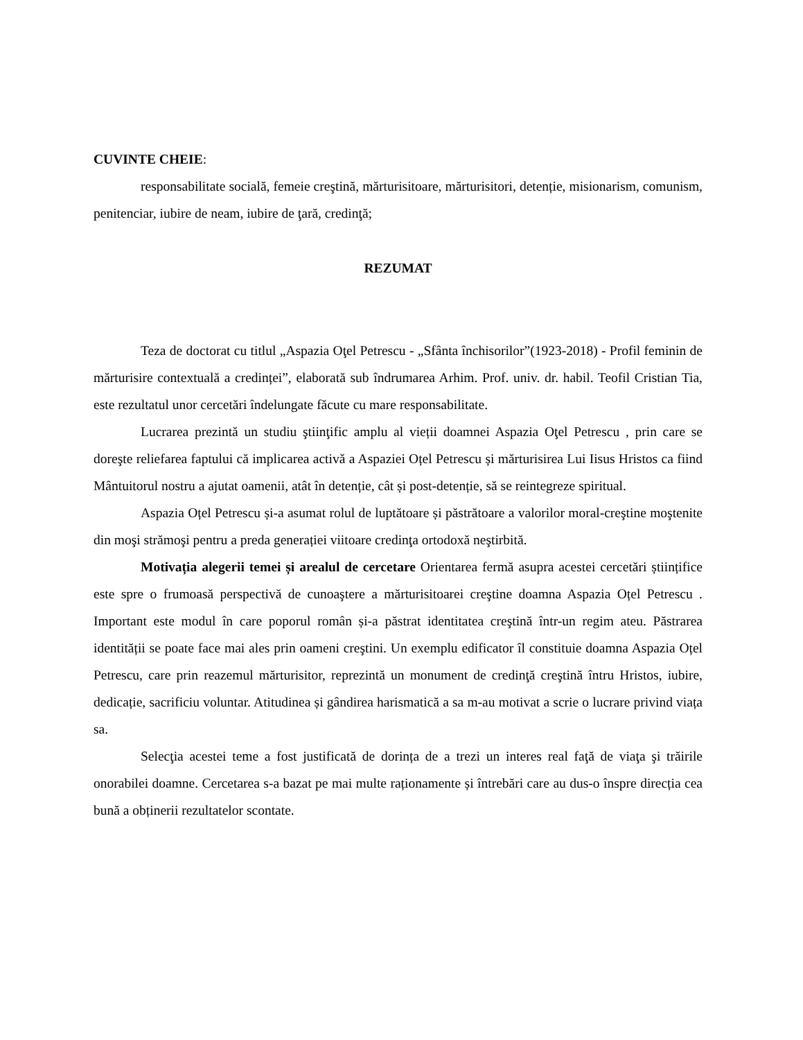CUVINTE CHEIE:
responsabilitate socială, femeie creştină, mărturisitoare, mărturisitori, detenție, misionarism, comunism, penitenciar, iubire de neam, iubire de ţară, credinţă;
REZUMAT
Teza de doctorat cu titlul „Aspazia Oţel Petrescu - „Sfânta închisorilor”(1923-2018) - Profil feminin de mărturisire contextuală a credinței”, elaborată sub îndrumarea Arhim. Prof. univ. dr. habil. Teofil Cristian Tia, este rezultatul unor cercetări îndelungate făcute cu mare responsabilitate.
Lucrarea prezintă un studiu ştiinţific amplu al vieții doamnei Aspazia Oţel Petrescu , prin care se doreşte reliefarea faptului că implicarea activă a Aspaziei Oțel Petrescu și mărturisirea Lui Iisus Hristos ca fiind Mântuitorul nostru a ajutat oamenii, atât în detenție, cât și post-detenție, să se reintegreze spiritual.
Aspazia Oțel Petrescu și-a asumat rolul de luptătoare și păstrătoare a valorilor moral-creştine moştenite din moşi strămoşi pentru a preda generației viitoare credinţa ortodoxă neştirbită.
Motivația alegerii temei și arealul de cercetare Orientarea fermă asupra acestei cercetări științifice este spre o frumoasă perspectivă de cunoaştere a mărturisitoarei creştine doamna Aspazia Oțel Petrescu . Important este modul în care poporul român și-a păstrat identitatea creştină într-un regim ateu. Păstrarea identității se poate face mai ales prin oameni creştini. Un exemplu edificator îl constituie doamna Aspazia Oțel Petrescu, care prin reazemul mărturisitor, reprezintă un monument de credinţă creştină întru Hristos, iubire, dedicație, sacrificiu voluntar. Atitudinea și gândirea harismatică a sa m-au motivat a scrie o lucrare privind viața sa.
Selecţia acestei teme a fost justificată de dorința de a trezi un interes real faţă de viaţa şi trăirile onorabilei doamne. Cercetarea s-a bazat pe mai multe raționamente și întrebări care au dus-o înspre direcția cea bună a obținerii rezultatelor scontate.